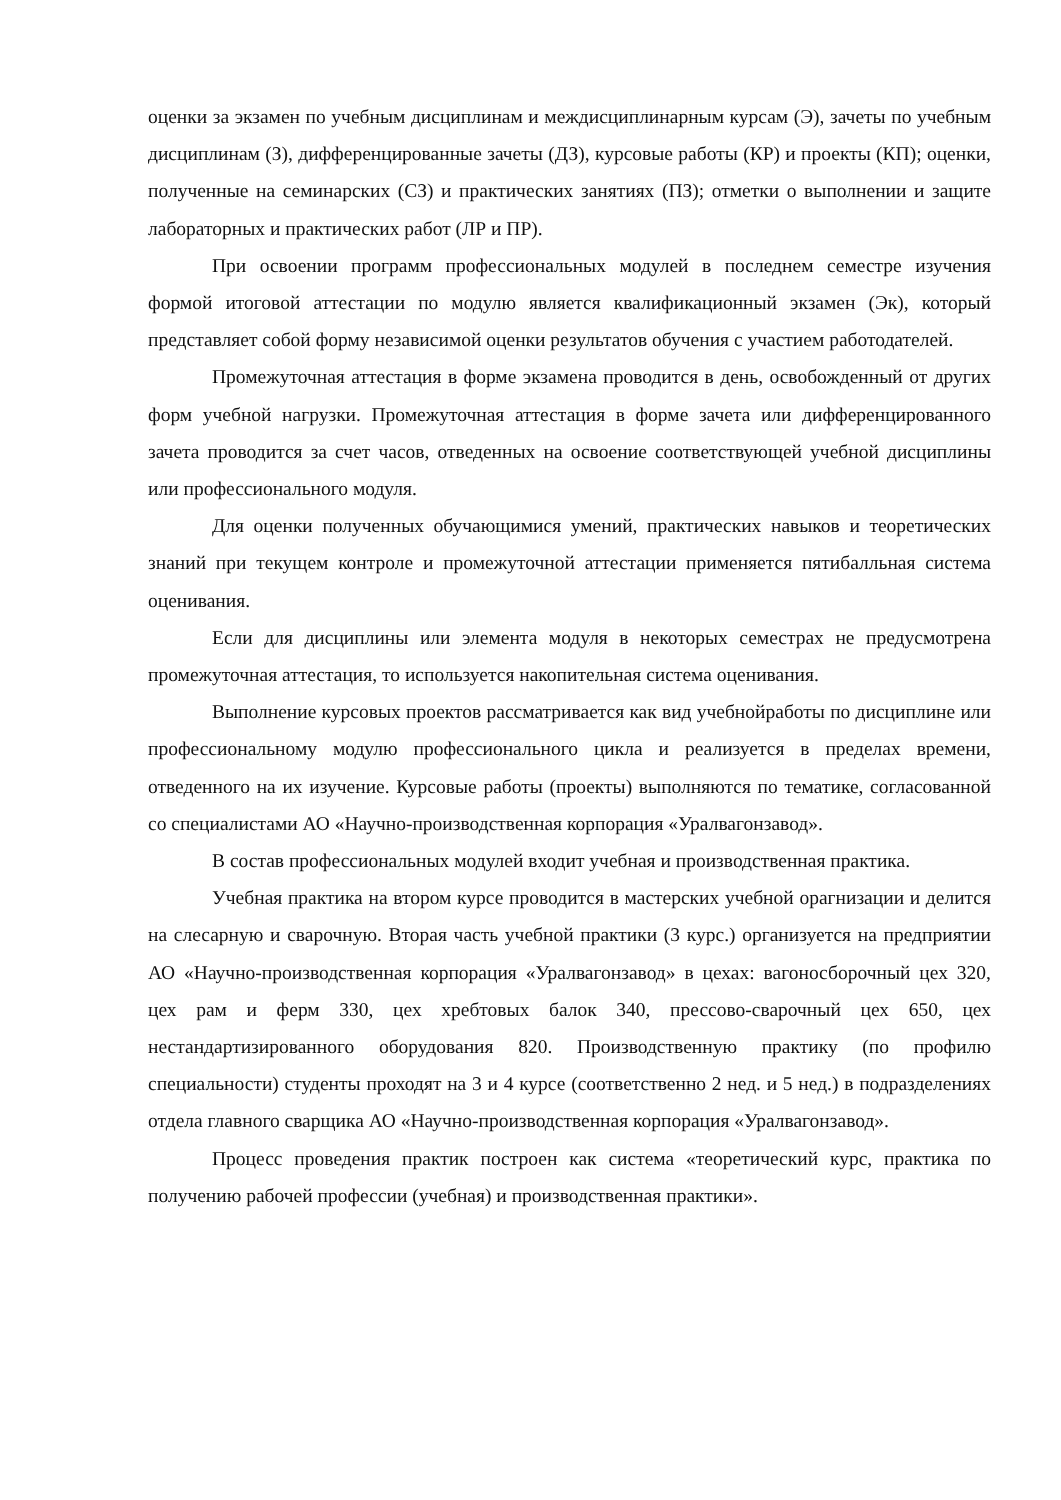оценки за экзамен по учебным дисциплинам и междисциплинарным курсам (Э), зачеты по учебным дисциплинам (З), дифференцированные зачеты (ДЗ), курсовые работы (КР) и проекты (КП); оценки, полученные на семинарских (СЗ) и практических занятиях (ПЗ); отметки о выполнении и защите лабораторных и практических работ (ЛР и ПР).
При освоении программ профессиональных модулей в последнем семестре изучения формой итоговой аттестации по модулю является квалификационный экзамен (Эк), который представляет собой форму независимой оценки результатов обучения с участием работодателей.
Промежуточная аттестация в форме экзамена проводится в день, освобожденный от других форм учебной нагрузки. Промежуточная аттестация в форме зачета или дифференцированного зачета проводится за счет часов, отведенных на освоение соответствующей учебной дисциплины или профессионального модуля.
Для оценки полученных обучающимися умений, практических навыков и теоретических знаний при текущем контроле и промежуточной аттестации применяется пятибалльная система оценивания.
Если для дисциплины или элемента модуля в некоторых семестрах не предусмотрена промежуточная аттестация, то используется накопительная система оценивания.
Выполнение курсовых проектов рассматривается как вид учебнойработы по дисциплине или профессиональному модулю профессионального цикла и реализуется в пределах времени, отведенного на их изучение. Курсовые работы (проекты) выполняются по тематике, согласованной со специалистами АО «Научно-производственная корпорация «Уралвагонзавод».
В состав профессиональных модулей входит учебная и производственная практика.
Учебная практика на втором курсе проводится в мастерских учебной орагнизации и делится на слесарную и сварочную. Вторая часть учебной практики (3 курс.) организуется на предприятии АО «Научно-производственная корпорация «Уралвагонзавод» в цехах: вагоносборочный цех 320, цех рам и ферм 330, цех хребтовых балок 340, прессово-сварочный цех 650, цех нестандартизированного оборудования 820. Производственную практику (по профилю специальности) студенты проходят на 3 и 4 курсе (соответственно 2 нед. и 5 нед.) в подразделениях отдела главного сварщика АО «Научно-производственная корпорация «Уралвагонзавод».
Процесс проведения практик построен как система «теоретический курс, практика по получению рабочей профессии (учебная) и производственная практики».